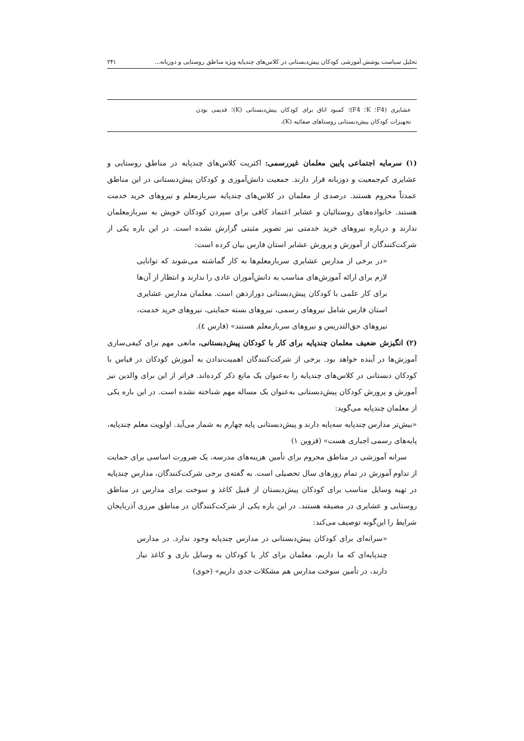تحلیل سیاست پوشش آموزشی کودکان پیش‌دبستانی در کلاس‌های چندپایه ویژه مناطق روستایی و دوزبانه... ۲۴۱
| عشایری (F4؛ K؛ F4)؛ کمبود اتاق برای کودکان پیش‌دبستانی (K)؛ قدیمی بودن تجهیزات کودکان پیش‌دبستانی روستاهای صفائیه (K)، |
(۱) سرمایه اجتماعی پایین معلمان غیررسمی: اکثریت کلاس‌های چندپایه در مناطق روستایی و عشایری کم‌جمعیت و دوزبانه قرار دارند. جمعیت دانش‌آموزی و کودکان پیش‌دبستانی در این مناطق عمدتاً محروم هستند. درصدی از معلمان در کلاس‌های چندپایه سربازمعلم و نیروهای خرید خدمت هستند. خانواده‌های روستائیان و عشایر اعتماد کافی برای سپردن کودکان خویش به سربازمعلمان ندارند و درباره نیروهای خرید خدمتی نیز تصویر مثبتی گزارش نشده است. در این باره یکی از شرکت‌کنندگان از آموزش و پرورش عشایر استان فارس بیان کرده است:
«در برخی از مدارس عشایری سربازمعلم‌ها به کار گماشته می‌شوند که توانایی لازم برای ارائه آموزش‌های مناسب به دانش‌آموزان عادی را ندارند و انتظار از آن‌ها برای کار علمی با کودکان پیش‌دبستانی دورازذهن است. معلمان مدارس عشایری استان فارس شامل نیروهای رسمی، نیروهای بسته حمایتی، نیروهای خرید خدمت، نیروهای حق‌التدریس و نیروهای سربازمعلم هستند» (فارس ٤).
(۲) انگیزش ضعیف معلمان چندپایه برای کار با کودکان پیش‌دبستانی، مانعی مهم برای کیفی‌سازی آموزش‌ها در آینده خواهد بود. برخی از شرکت‌کنندگان اهمیت‌ندادن به آموزش کودکان در قیاس با کودکان دبستانی در کلاس‌های چندپایه را به‌عنوان یک مانع ذکر کرده‌اند. فراتر از این برای والدین نیز آموزش و پرورش کودکان پیش‌دبستانی به‌عنوان یک مساله مهم شناخته نشده است. در این باره یکی از معلمان چندپایه می‌گوید:
«بیش‌تر مدارس چندپایه سه‌پایه دارند و پیش‌دبستانی پایه چهارم به شمار می‌آید. اولویت معلم چندپایه، پایه‌های رسمی اجباری هست» (قزوین ۱)
سرانه آموزشی در مناطق محروم برای تأمین هزینه‌های مدرسه، یک ضرورت اساسی برای حمایت از تداوم آموزش در تمام روزهای سال تحصیلی است. به گفته‌ی برخی شرکت‌کنندگان، مدارس چندپایه در تهیه وسایل مناسب برای کودکان پیش‌دبستان از قبیل کاغذ و سوخت برای مدارس در مناطق روستایی و عشایری در مضیقه هستند. در این باره یکی از شرکت‌کنندگان در مناطق مرزی آذربایجان شرایط را این‌گونه توصیف می‌کند:
«سرانه‌ای برای کودکان پیش‌دبستانی در مدارس چندپایه وجود ندارد. در مدارس چندپایه‌ای که ما داریم، معلمان برای کار با کودکان به وسایل بازی و کاغذ نیاز دارند، در تأمین سوخت مدارس هم مشکلات جدی داریم» (خوی)